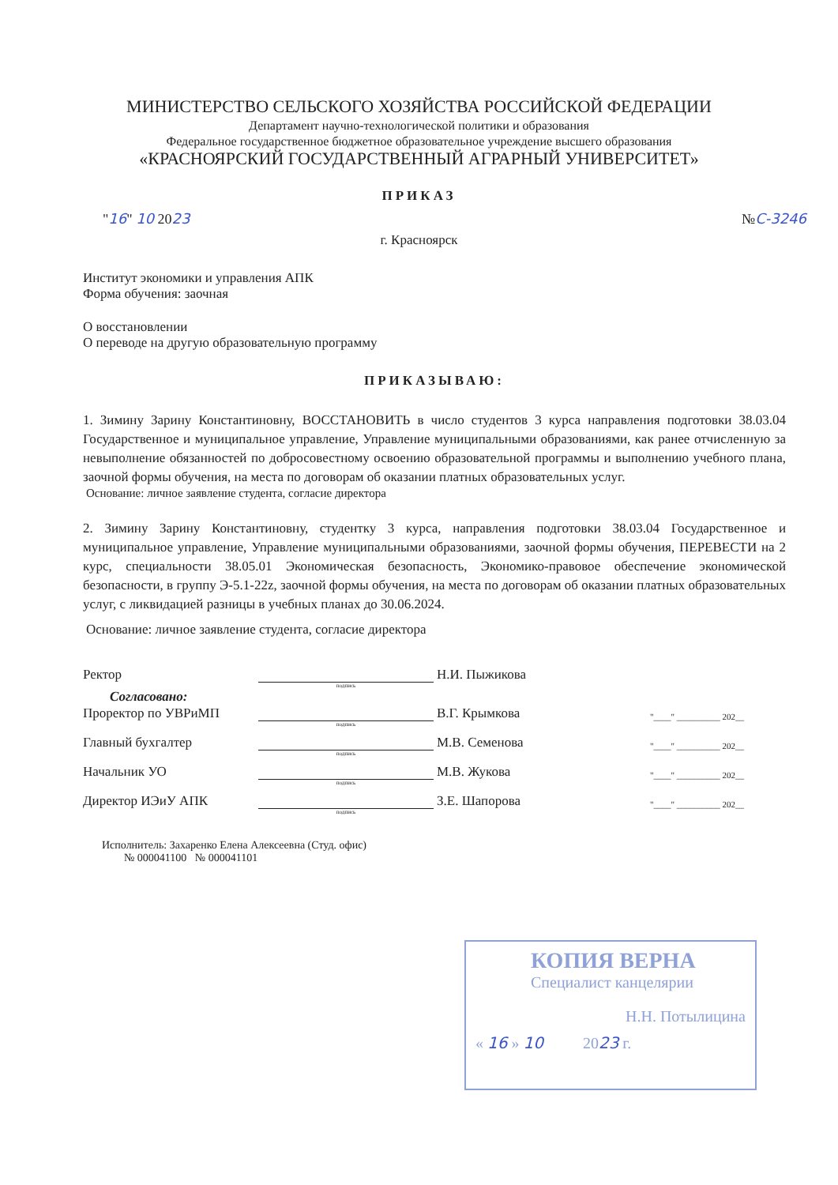МИНИСТЕРСТВО СЕЛЬСКОГО ХОЗЯЙСТВА РОССИЙСКОЙ ФЕДЕРАЦИИ
Департамент научно-технологической политики и образования
Федеральное государственное бюджетное образовательное учреждение высшего образования
«КРАСНОЯРСКИЙ ГОСУДАРСТВЕННЫЙ АГРАРНЫЙ УНИВЕРСИТЕТ»
ПРИКАЗ
"16" 10 2023 №С-3246
г. Красноярск
Институт экономики и управления АПК
Форма обучения: заочная
О восстановлении
О переводе на другую образовательную программу
ПРИКАЗЫВАЮ:
1. Зимину Зарину Константиновну, ВОССТАНОВИТЬ в число студентов 3 курса направления подготовки 38.03.04 Государственное и муниципальное управление, Управление муниципальными образованиями, как ранее отчисленную за невыполнение обязанностей по добросовестному освоению образовательной программы и выполнению учебного плана, заочной формы обучения, на места по договорам об оказании платных образовательных услуг.
Основание: личное заявление студента, согласие директора
2. Зимину Зарину Константиновну, студентку 3 курса, направления подготовки 38.03.04 Государственное и муниципальное управление, Управление муниципальными образованиями, заочной формы обучения, ПЕРЕВЕСТИ на 2 курс, специальности 38.05.01 Экономическая безопасность, Экономико-правовое обеспечение экономической безопасности, в группу Э-5.1-22z, заочной формы обучения, на места по договорам об оказании платных образовательных услуг, с ликвидацией разницы в учебных планах до 30.06.2024.
Основание: личное заявление студента, согласие директора
Ректор Н.И. Пыжикова
подпись
Согласовано:
Проректор по УВРиМП В.Г. Крымкова "____" __________ 202__
подпись
Главный бухгалтер М.В. Семенова "____" __________ 202__
подпись
Начальник УО М.В. Жукова "____" __________ 202__
подпись
Директор ИЭиУ АПК З.Е. Шапорова "____" __________ 202__
подпись
Исполнитель: Захаренко Елена Алексеевна (Студ. офис)
№ 000041100 № 000041101
КОПИЯ ВЕРНА
Специалист канцелярии
Н.Н. Потылицина
« 16 » 10 2023 г.